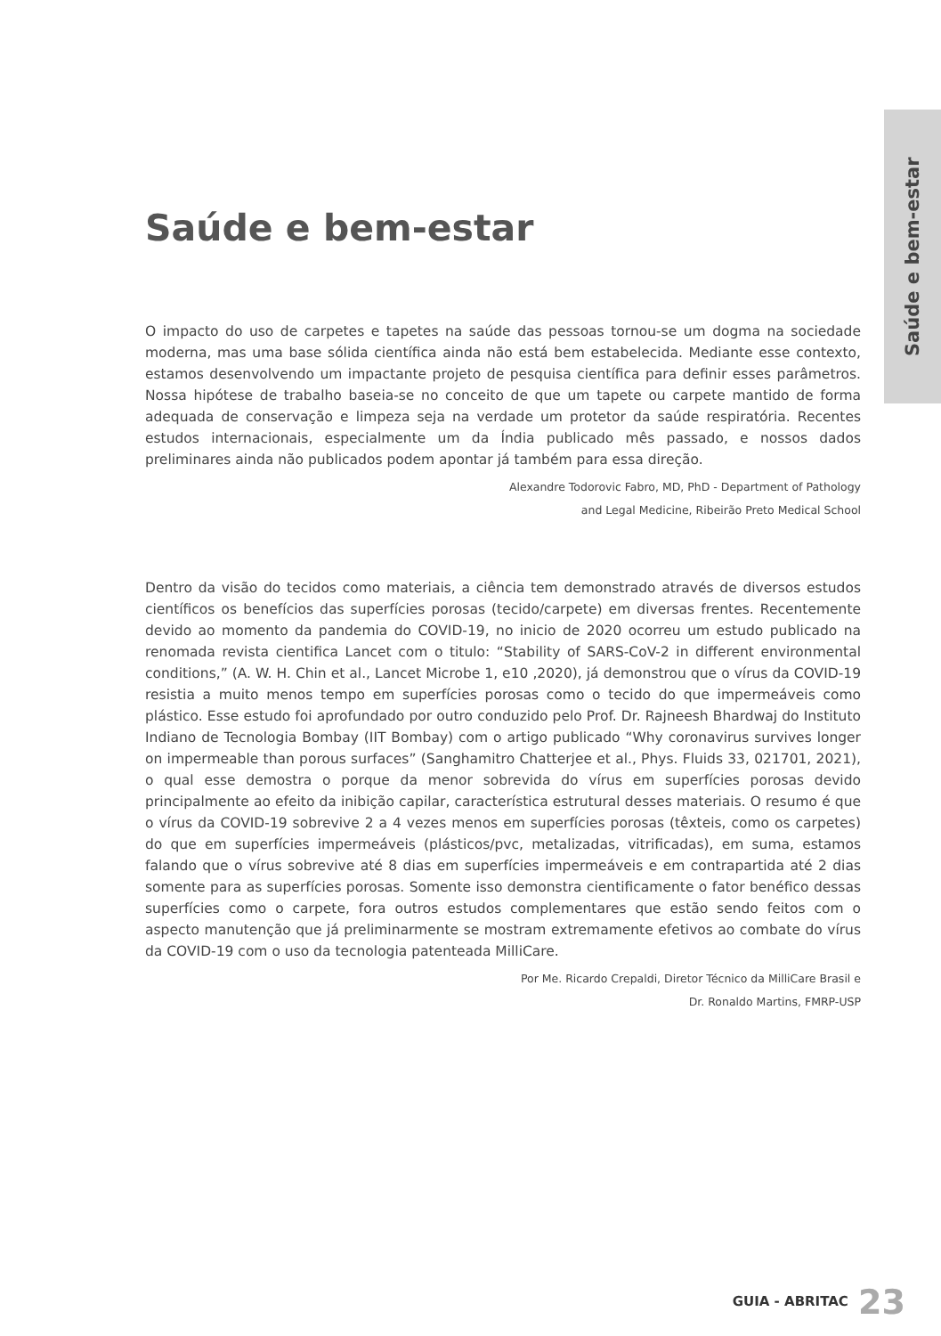Saúde e bem-estar
Saúde e bem-estar
O impacto do uso de carpetes e tapetes na saúde das pessoas tornou-se um dogma na sociedade moderna, mas uma base sólida científica ainda não está bem estabelecida. Mediante esse contexto, estamos desenvolvendo um impactante projeto de pesquisa científica para definir esses parâmetros. Nossa hipótese de trabalho baseia-se no conceito de que um tapete ou carpete mantido de forma adequada de conservação e limpeza seja na verdade um protetor da saúde respiratória. Recentes estudos internacionais, especialmente um da Índia publicado mês passado, e nossos dados preliminares ainda não publicados podem apontar já também para essa direção.
Alexandre Todorovic Fabro, MD, PhD - Department of Pathology
and Legal Medicine, Ribeirão Preto Medical School
Dentro da visão do tecidos como materiais, a ciência tem demonstrado através de diversos estudos científicos os benefícios das superfícies porosas (tecido/carpete) em diversas frentes. Recentemente devido ao momento da pandemia do COVID-19, no inicio de 2020 ocorreu um estudo publicado na renomada revista cientifica Lancet com o titulo: “Stability of SARS-CoV-2 in different environmental conditions,” (A. W. H. Chin et al., Lancet Microbe 1, e10 ,2020), já demonstrou que o vírus da COVID-19 resistia a muito menos tempo em superfícies porosas como o tecido do que impermeáveis como plástico. Esse estudo foi aprofundado por outro conduzido pelo Prof. Dr. Rajneesh Bhardwaj do Instituto Indiano de Tecnologia Bombay (IIT Bombay) com o artigo publicado “Why coronavirus survives longer on impermeable than porous surfaces” (Sanghamitro Chatterjee et al., Phys. Fluids 33, 021701, 2021), o qual esse demostra o porque da menor sobrevida do vírus em superfícies porosas devido principalmente ao efeito da inibição capilar, característica estrutural desses materiais. O resumo é que o vírus da COVID-19 sobrevive 2 a 4 vezes menos em superfícies porosas (têxteis, como os carpetes) do que em superfícies impermeáveis (plásticos/pvc, metalizadas, vitrificadas), em suma, estamos falando que o vírus sobrevive até 8 dias em superfícies impermeáveis e em contrapartida até 2 dias somente para as superfícies porosas. Somente isso demonstra cientificamente o fator benéfico dessas superfícies como o carpete, fora outros estudos complementares que estão sendo feitos com o aspecto manutenção que já preliminarmente se mostram extremamente efetivos ao combate do vírus da COVID-19 com o uso da tecnologia patenteada MilliCare.
Por Me. Ricardo Crepaldi, Diretor Técnico da MilliCare Brasil e
Dr. Ronaldo Martins, FMRP-USP
GUIA - ABRITAC 23